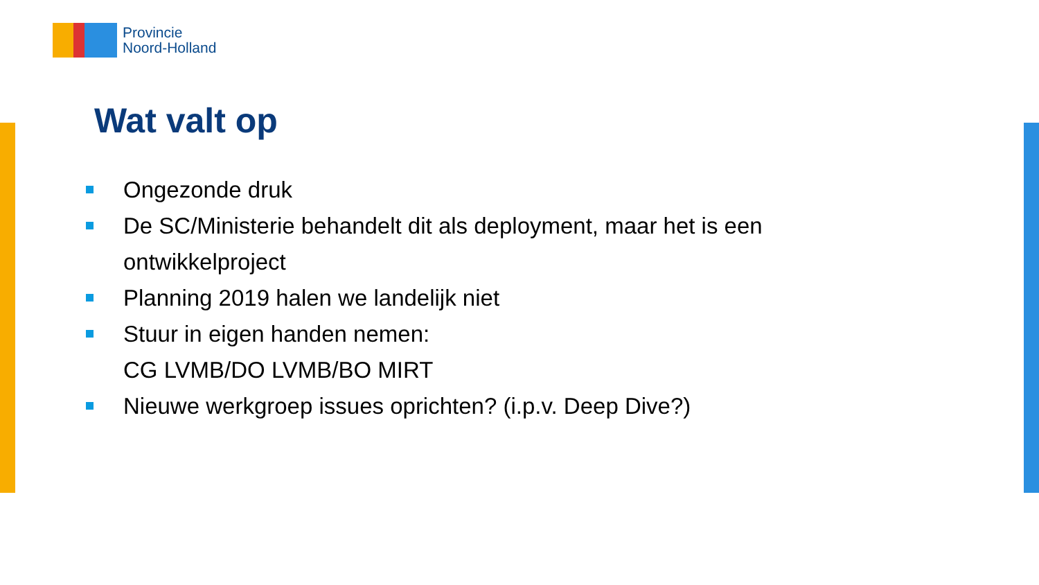Provincie
Noord-Holland
Wat valt op
Ongezonde druk
De SC/Ministerie behandelt dit als deployment, maar het is een
ontwikkelproject
Planning 2019 halen we landelijk niet
Stuur in eigen handen nemen:
CG LVMB/DO LVMB/BO MIRT
Nieuwe werkgroep issues oprichten? (i.p.v. Deep Dive?)